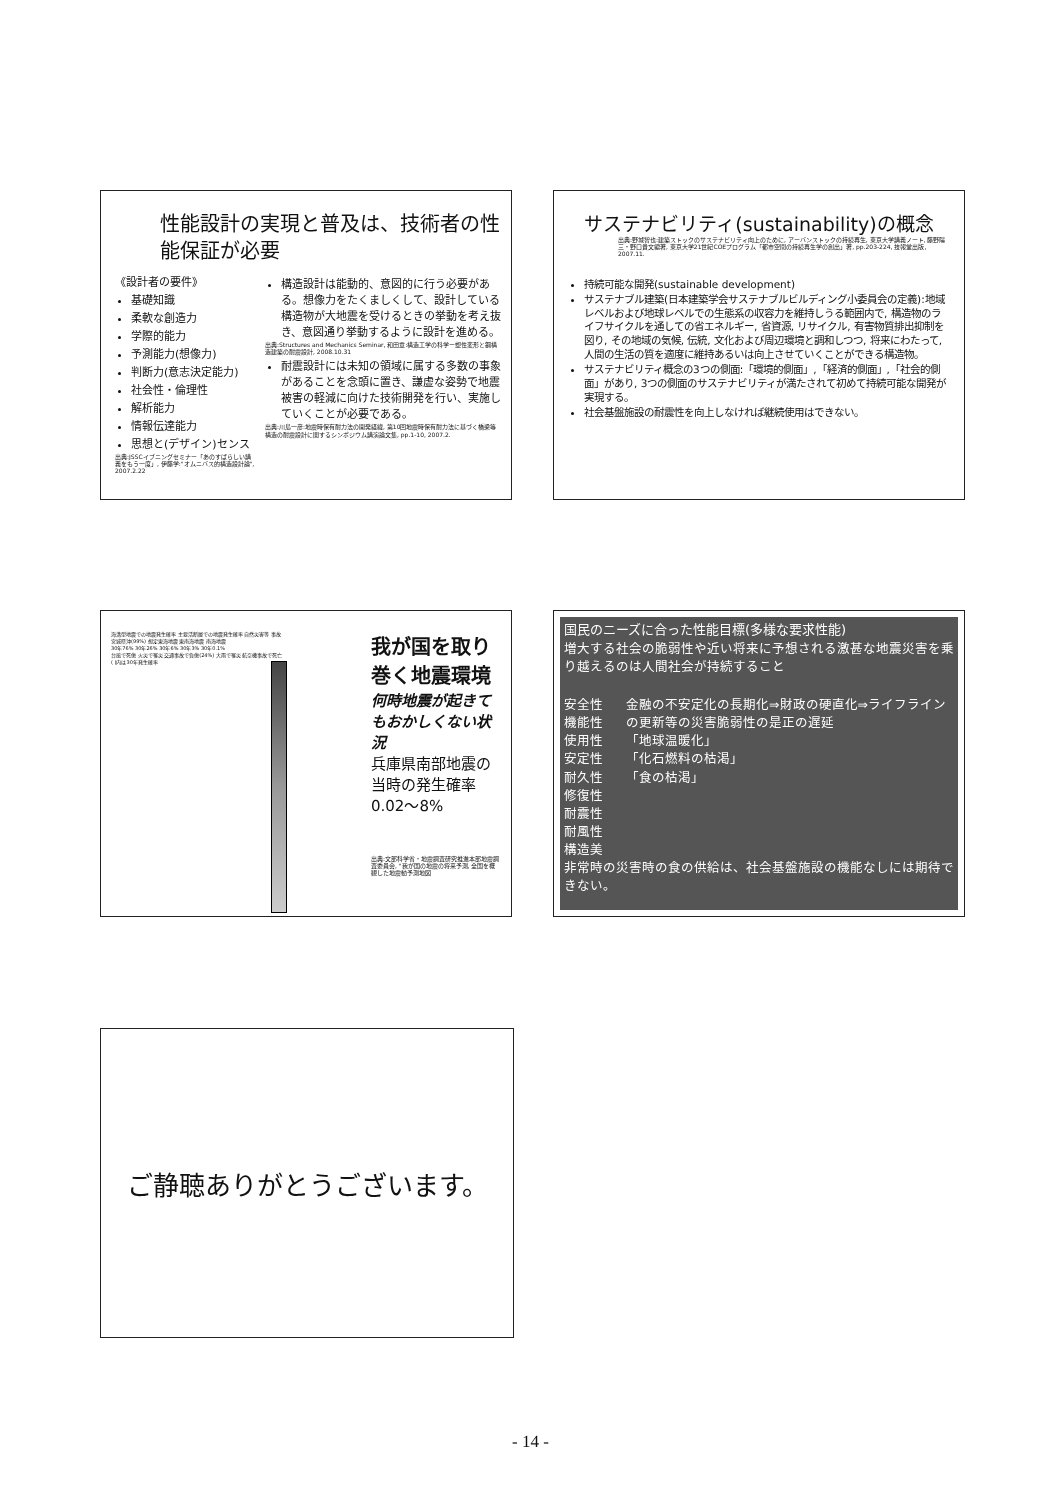性能設計の実現と普及は、技術者の性能保証が必要
《設計者の要件》
基礎知識
柔軟な創造力
学際的能力
予測能力(想像力)
判断力(意志決定能力)
社会性・倫理性
解析能力
情報伝達能力
思想と(デザイン)センス
出典:JSSCイブニングセミナー「あのすばらしい講義をもう一度」, 伊藤学:"オムニバス的構造設計論", 2007.2.22
構造設計は能動的、意図的に行う必要がある。想像力をたくましくして、設計している構造物が大地震を受けるときの挙動を考え抜き、意図通り挙動するように設計を進める。
出典:Structures and Mechanics Seminar, 和田章:構造工学の科学ー塑性変形と鋼構造建築の耐震設計, 2008.10.31
耐震設計には未知の領域に属する多数の事象があることを念頭に置き、謙虚な姿勢で地震被害の軽減に向けた技術開発を行い、実施していくことが必要である。
出典:川島一彦:地震時保有耐力法の開発経緯, 第10回地震時保有耐力法に基づく橋梁等構造の耐震設計に関するシンポジウム講演論文集, pp.1-10, 2007.2.
サステナビリティ(sustainability)の概念
出典:野城智也:建築ストックのサステナビリティ向上のために, アーバンストックの持続再生, 東京大学講義ノート, 藤野陽三・野口貴文編著, 東京大学21世紀COEプログラム「都市空間の持続再生学の創出」著, pp.203-224, 技報堂出版, 2007.11.
持続可能な開発(sustainable development)
サステナブル建築(日本建築学会サステナブルビルディング小委員会の定義):地域レベルおよび地球レベルでの生態系の収容力を維持しうる範囲内で, 構造物のライフサイクルを通しての省エネルギー, 省資源, リサイクル, 有害物質排出抑制を図り, その地域の気候, 伝統, 文化および周辺環境と調和しつつ, 将来にわたって, 人間の生活の質を適度に維持あるいは向上させていくことができる構造物。
サステナビリティ概念の3つの側面:「環境的側面」,「経済的側面」,「社会的側面」があり, 3つの側面のサステナビリティが満たされて初めて持続可能な開発が実現する。
社会基盤施設の耐震性を向上しなければ継続使用はできない。
海溝型地震での地震発生確率 主要活断層での地震発生確率 自然災害等 事故
宮城県沖(99%) 想定東海地震 東南海地震 南海地震
30年76% 30年26% 30年6% 30年3% 30年0.1%
台風で死傷 火災で罹災 交通事故で負傷(24%) 大雨で罹災 航空機事故で死亡
( )内は30年発生確率
我が国を取り巻く地震環境
何時地震が起きてもおかしくない状況
兵庫県南部地震の当時の発生確率0.02～8%
出典:文部科学省・地震調査研究推進本部地震調査委員会, "我が国の地震の将来予測, 全国を概観した地震動予測地図
国民のニーズに合った性能目標(多様な要求性能)
増大する社会の脆弱性や近い将来に予想される激甚な地震災害を乗り越えるのは人間社会が持続すること
安全性
機能性
使用性
安定性
耐久性
修復性
耐震性
耐風性
構造美
金融の不安定化の長期化⇒財政の硬直化⇒ライフラインの更新等の災害脆弱性の是正の遅延
「地球温暖化」
「化石燃料の枯渇」
「食の枯渇」
非常時の災害時の食の供給は、社会基盤施設の機能なしには期待できない。
ご静聴ありがとうございます。
- 14 -